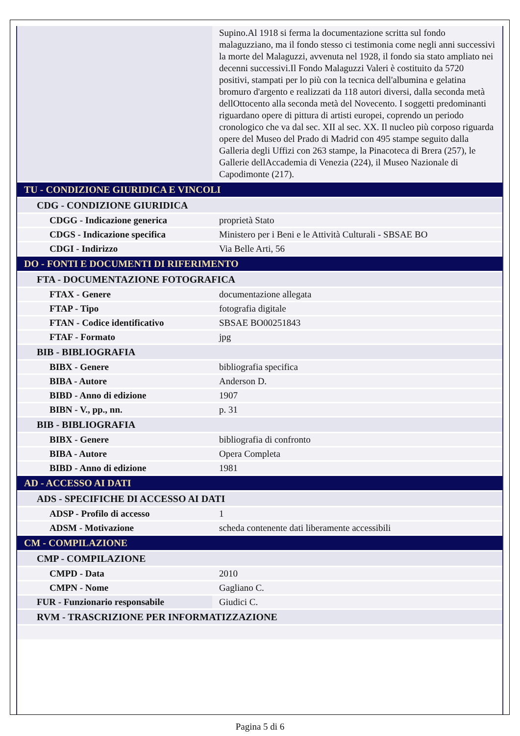| | Supino.Al 1918 si ferma la documentazione scritta sul fondo malaguzziano, ma il fondo stesso ci testimonia come negli anni successivi la morte del Malaguzzi, avvenuta nel 1928, il fondo sia stato ampliato nei decenni successivi.Il Fondo Malaguzzi Valeri è costituito da 5720 positivi, stampati per lo più con la tecnica dell'albumina e gelatina bromuro d'argento e realizzati da 118 autori diversi, dalla seconda metà dellOttocento alla seconda metà del Novecento. I soggetti predominanti riguardano opere di pittura di artisti europei, coprendo un periodo cronologico che va dal sec. XII al sec. XX. Il nucleo più corposo riguarda opere del Museo del Prado di Madrid con 495 stampe seguito dalla Galleria degli Uffizi con 263 stampe, la Pinacoteca di Brera (257), le Gallerie dellAccademia di Venezia (224), il Museo Nazionale di Capodimonte (217). |
| TU - CONDIZIONE GIURIDICA E VINCOLI | |
| CDG - CONDIZIONE GIURIDICA | |
| CDGG - Indicazione generica | proprietà Stato |
| CDGS - Indicazione specifica | Ministero per i Beni e le Attività Culturali - SBSAE BO |
| CDGI - Indirizzo | Via Belle Arti, 56 |
| DO - FONTI E DOCUMENTI DI RIFERIMENTO | |
| FTA - DOCUMENTAZIONE FOTOGRAFICA | |
| FTAX - Genere | documentazione allegata |
| FTAP - Tipo | fotografia digitale |
| FTAN - Codice identificativo | SBSAE BO00251843 |
| FTAF - Formato | jpg |
| BIB - BIBLIOGRAFIA | |
| BIBX - Genere | bibliografia specifica |
| BIBA - Autore | Anderson D. |
| BIBD - Anno di edizione | 1907 |
| BIBN - V., pp., nn. | p. 31 |
| BIB - BIBLIOGRAFIA | |
| BIBX - Genere | bibliografia di confronto |
| BIBA - Autore | Opera Completa |
| BIBD - Anno di edizione | 1981 |
| AD - ACCESSO AI DATI | |
| ADS - SPECIFICHE DI ACCESSO AI DATI | |
| ADSP - Profilo di accesso | 1 |
| ADSM - Motivazione | scheda contenente dati liberamente accessibili |
| CM - COMPILAZIONE | |
| CMP - COMPILAZIONE | |
| CMPD - Data | 2010 |
| CMPN - Nome | Gagliano C. |
| FUR - Funzionario responsabile | Giudici C. |
| RVM - TRASCRIZIONE PER INFORMATIZZAZIONE | |
Pagina 5 di 6